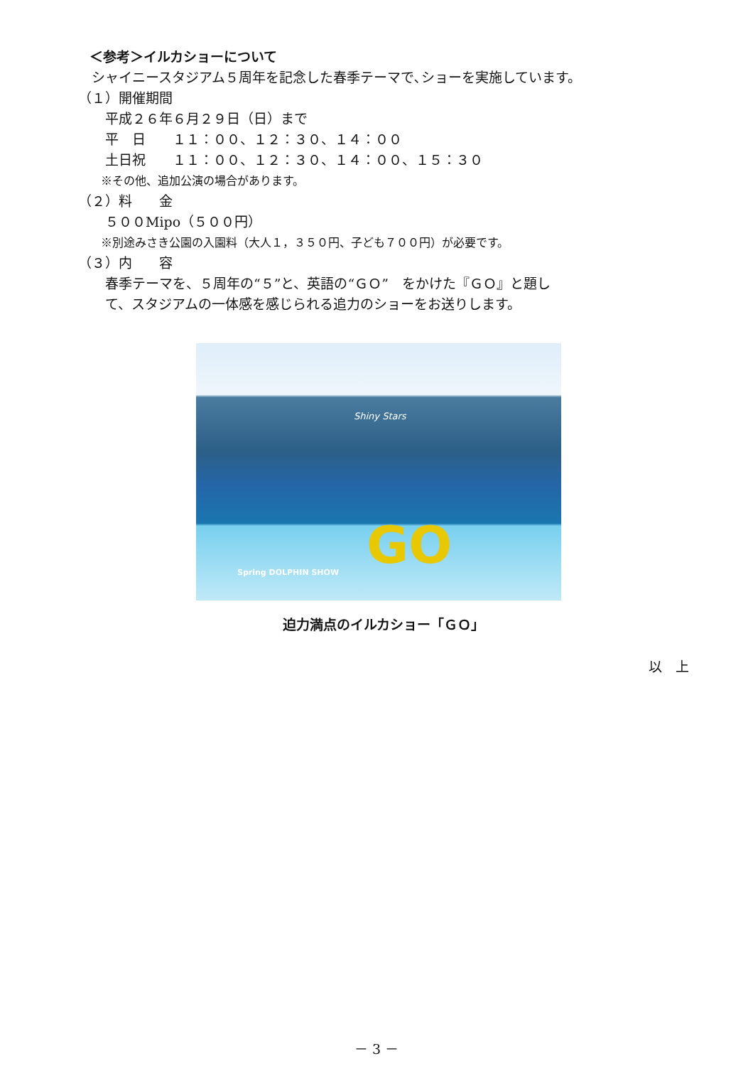＜参考＞イルカショーについて
　シャイニースタジアム５周年を記念した春季テーマで､ショーを実施しています。
（１）開催期間
　　平成２６年６月２９日（日）まで
　　平　日　　１１：００、１２：３０、１４：００
　　土日祝　　１１：００、１２：３０、１４：００、１５：３０
　　※その他、追加公演の場合があります。
（２）料　　金
　　５００Mipo（５００円）
　　※別途みさき公園の入園料（大人１，３５０円、子ども７００円）が必要です。
（３）内　　容
　　春季テーマを、５周年の“５”と、英語の“ＧＯ”　をかけた『ＧＯ』と題し
　　て、スタジアムの一体感を感じられる追力のショーをお送りします。
Shiny Stars
Spring DOLPHIN SHOW GO
迫力満点のイルカショー「ＧＯ」
以　上
－ 3 －